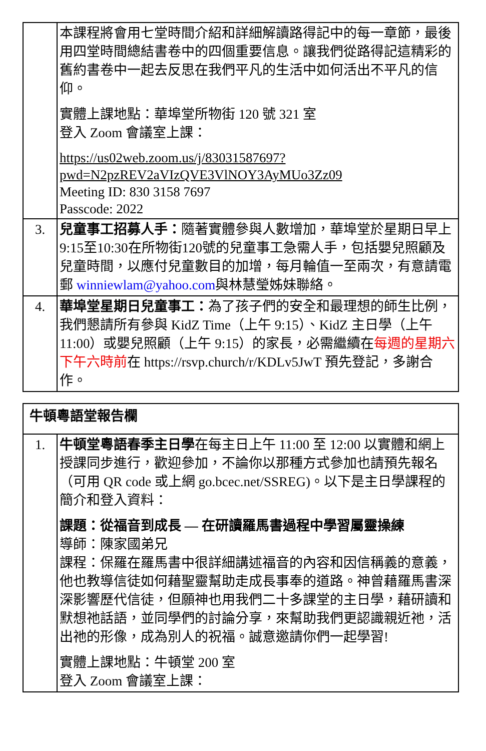| | 本課程將會用七堂時間介紹和詳細解讀路得記中的每一章節，最後用四堂時間總結書卷中的四個重要信息。讓我們從路得記這精彩的舊約書卷中一起去反思在我們平凡的生活中如何活出不平凡的信仰。 實體上課地點：華埠堂所物街 120 號 321 室 登入 Zoom 會議室上課： https://us02web.zoom.us/j/83031587697?pwd=N2pzREV2aVIzQVE3VlNOY3AyMUo3Zz09 Meeting ID: 830 3158 7697 Passcode: 2022 |
| 3. | 兒童事工招募人手： 隨著實體參與人數增加，華埠堂於星期日早上9:15至10:30在所物街120號的兒童事工急需人手，包括嬰兒照顧及兒童時間，以應付兒童數目的加增，每月輪值一至兩次，有意請電郵 winniewlam@yahoo.com 與林慧瑩姊妹聯絡。 |
| 4. | 華埠堂星期日兒童事工： 為了孩子們的安全和最理想的師生比例，我們懇請所有參與 KidZ Time（上午 9:15）、KidZ 主日學（上午 11:00）或嬰兒照顧（上午 9:15）的家長，必需繼續在 每週的星期六下午六時前 在 https://rsvp.church/r/KDLv5JwT 預先登記，多謝合作。 |
| 牛頓粵語堂報告欄 | |
| 1. | 牛頓堂粵語春季主日學 在每主日上午 11:00 至 12:00 以實體和網上授課同步進行，歡迎參加，不論你以那種方式參加也請預先報名（可用 QR code 或上網 go.bcec.net/SSREG)。以下是主日學課程的簡介和登入資料： 課題：從福音到成長 — 在研讀羅馬書過程中學習屬靈操練 導師：陳家國弟兄 課程：保羅在羅馬書中很詳細講述福音的內容和因信稱義的意義，他也教導信徒如何藉聖靈幫助走成長事奉的道路。神曾藉羅馬書深深影響歷代信徒，但願神也用我們二十多課堂的主日學，藉研讀和默想祂話語，並同學們的討論分享，來幫助我們更認識親近祂，活出祂的形像，成為別人的祝福。誠意邀請你們一起學習! 實體上課地點：牛頓堂 200 室 登入 Zoom 會議室上課： |